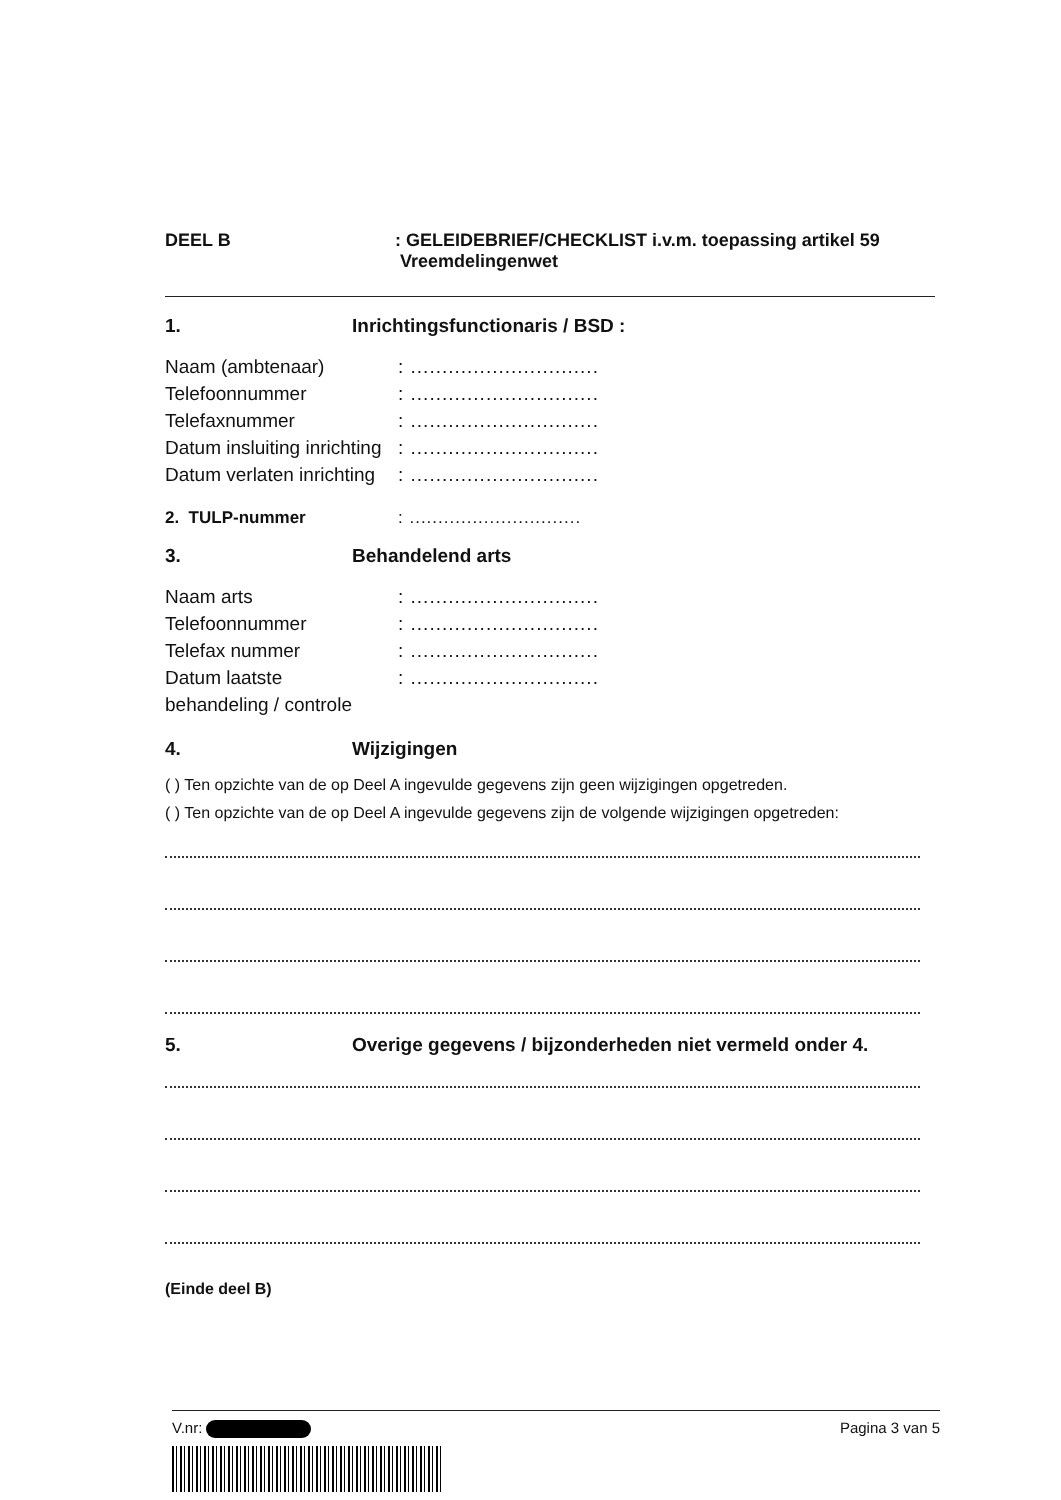DEEL B : GELEIDEBRIEF/CHECKLIST i.v.m. toepassing artikel 59
Vreemdelingenwet
1. Inrichtingsfunctionaris / BSD :
Naam (ambtenaar) : ..............................
Telefoonnummer : ..............................
Telefaxnummer : ..............................
Datum insluiting inrichting
: ..............................
Datum verlaten inrichting
: ..............................
2. TULP-nummer : ..............................
3. Behandelend arts
Naam arts : ..............................
Telefoonnummer : ..............................
Telefax nummer : ..............................
Datum laatste
behandeling / controle
: ..............................
4. Wijzigingen
( ) Ten opzichte van de op Deel A ingevulde gegevens zijn geen wijzigingen opgetreden.
( ) Ten opzichte van de op Deel A ingevulde gegevens zijn de volgende wijzigingen opgetreden:
5. Overige gegevens / bijzonderheden niet vermeld onder 4.
(Einde deel B)
V.nr: Pagina 3 van 5